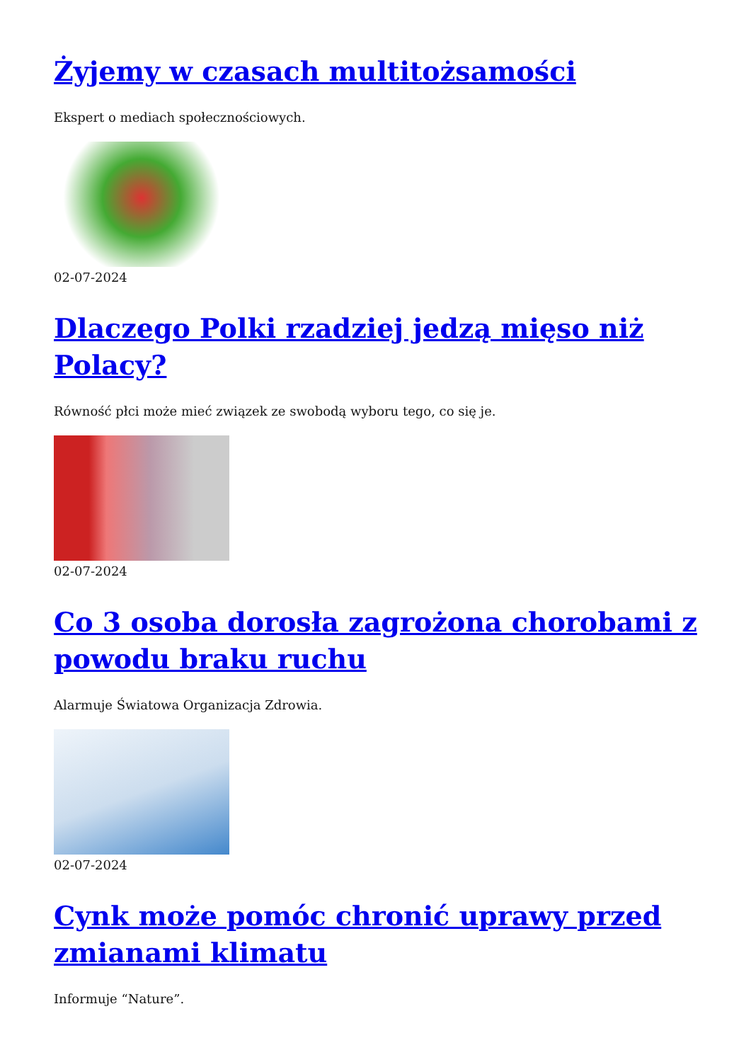Żyjemy w czasach multitożsamości
Ekspert o mediach społecznościowych.
02-07-2024
Dlaczego Polki rzadziej jedzą mięso niż Polacy?
Równość płci może mieć związek ze swobodą wyboru tego, co się je.
02-07-2024
Co 3 osoba dorosła zagrożona chorobami z powodu braku ruchu
Alarmuje Światowa Organizacja Zdrowia.
02-07-2024
Cynk może pomóc chronić uprawy przed zmianami klimatu
Informuje “Nature”.